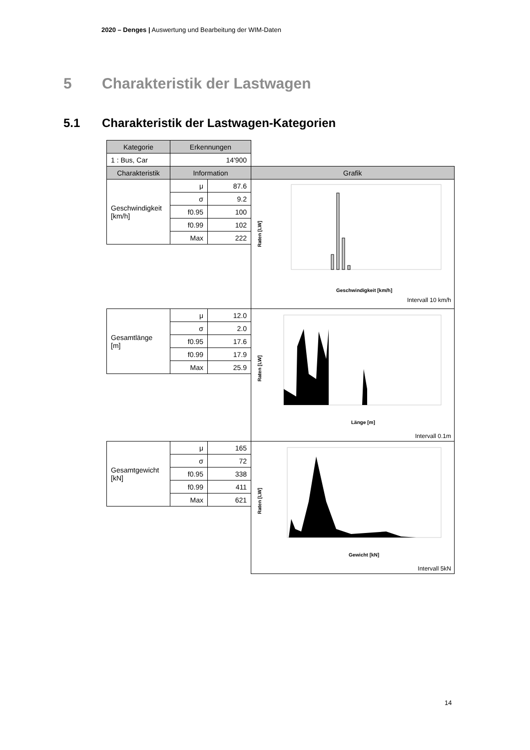2020 – Denges | Auswertung und Bearbeitung der WIM-Daten
5 Charakteristik der Lastwagen
5.1 Charakteristik der Lastwagen-Kategorien
| Kategorie | Erkennungen | | |
| 1 : Bus, Car | 14'900 | | |
| Charakteristik | Information | | Grafik |
| Geschwindigkeit [km/h] | μ | 87.6 | Raten [LW] Geschwindigkeit [km/h] Intervall 10 km/h |
| | σ | 9.2 | |
| | f0.95 | 100 | |
| | f0.99 | 102 | |
| | Max | 222 | |
| Gesamtlänge [m] | μ | 12.0 | Raten [LW] Länge [m] Intervall 0.1m |
| | σ | 2.0 | |
| | f0.95 | 17.6 | |
| | f0.99 | 17.9 | |
| | Max | 25.9 | |
| Gesamtgewicht [kN] | μ | 165 | Raten [LW] Gewicht [kN] Intervall 5kN |
| | σ | 72 | |
| | f0.95 | 338 | |
| | f0.99 | 411 | |
| | Max | 621 | |
14